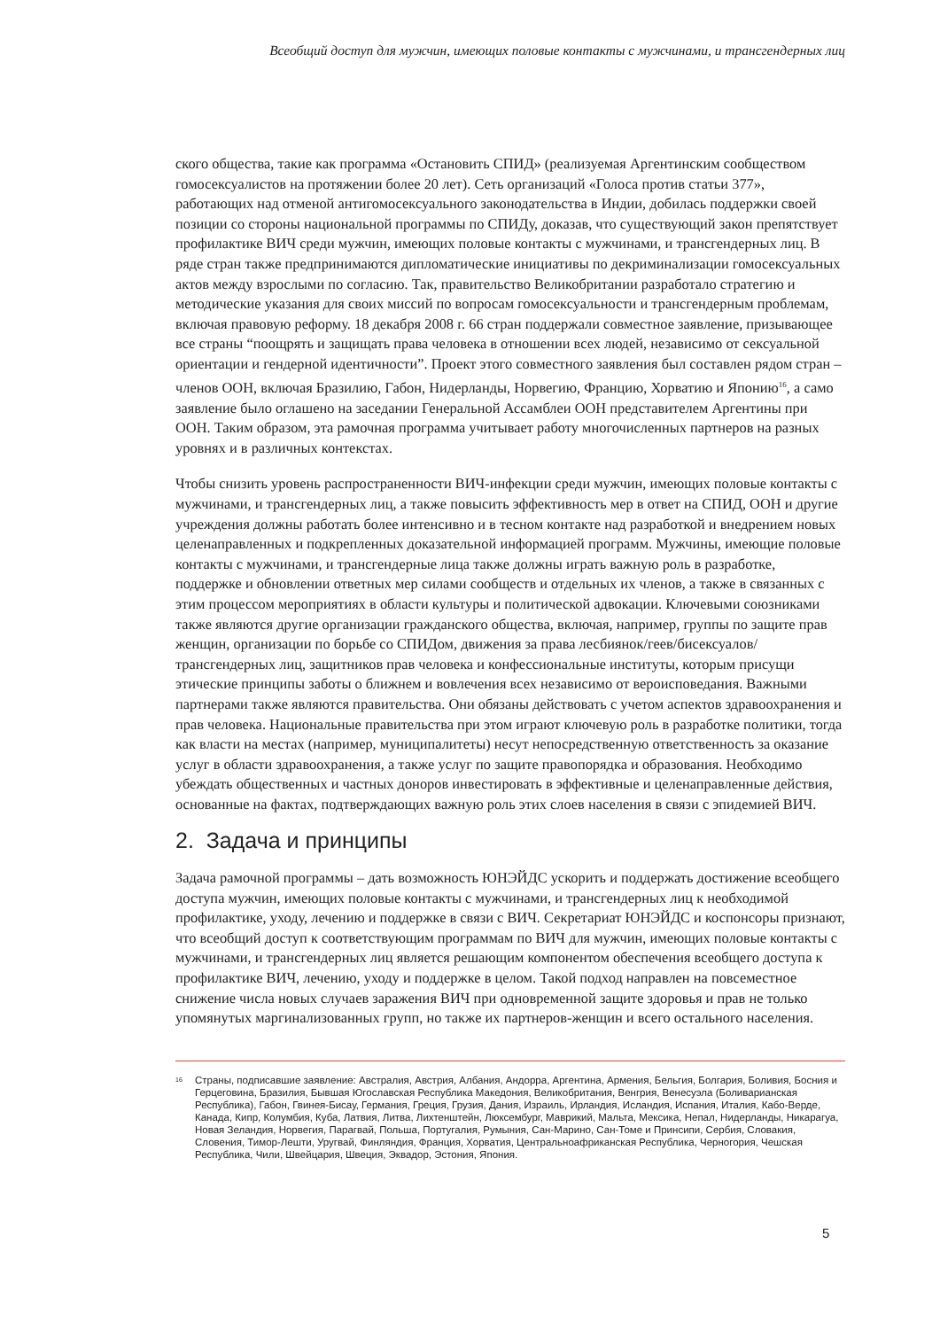Всеобщий доступ для мужчин, имеющих половые контакты с мужчинами, и трансгендерных лиц
ского общества, такие как программа «Остановить СПИД» (реализуемая Аргентинским сообществом гомосексуалистов на протяжении более 20 лет). Сеть организаций «Голоса против статьи 377», работающих над отменой антигомосексуального законодательства в Индии, добилась поддержки своей позиции со стороны национальной программы по СПИДу, доказав, что существующий закон препятствует профилактике ВИЧ среди мужчин, имеющих половые контакты с мужчинами, и трансгендерных лиц. В ряде стран также предпринимаются дипломатические инициативы по декриминализации гомосексуальных актов между взрослыми по согласию. Так, правительство Великобритании разработало стратегию и методические указания для своих миссий по вопросам гомосексуальности и трансгендерным проблемам, включая правовую реформу. 18 декабря 2008 г. 66 стран поддержали совместное заявление, призывающее все страны “поощрять и защищать права человека в отношении всех людей, независимо от сексуальной ориентации и гендерной идентичности”. Проект этого совместного заявления был составлен рядом стран – членов ООН, включая Бразилию, Габон, Нидерланды, Норвегию, Францию, Хорватию и Японию<sup>16</sup>, а само заявление было оглашено на заседании Генеральной Ассамблеи ООН представителем Аргентины при ООН. Таким образом, эта рамочная программа учитывает работу многочисленных партнеров на разных уровнях и в различных контекстах.
Чтобы снизить уровень распространенности ВИЧ-инфекции среди мужчин, имеющих половые контакты с мужчинами, и трансгендерных лиц, а также повысить эффективность мер в ответ на СПИД, ООН и другие учреждения должны работать более интенсивно и в тесном контакте над разработкой и внедрением новых целенаправленных и подкрепленных доказательной информацией программ. Мужчины, имеющие половые контакты с мужчинами, и трансгендерные лица также должны играть важную роль в разработке, поддержке и обновлении ответных мер силами сообществ и отдельных их членов, а также в связанных с этим процессом мероприятиях в области культуры и политической адвокации. Ключевыми союзниками также являются другие организации гражданского общества, включая, например, группы по защите прав женщин, организации по борьбе со СПИДом, движения за права лесбиянок/геев/бисексуалов/трансгендерных лиц, защитников прав человека и конфессиональные институты, которым присущи этические принципы заботы о ближнем и вовлечения всех независимо от вероисповедания. Важными партнерами также являются правительства. Они обязаны действовать с учетом аспектов здравоохранения и прав человека. Национальные правительства при этом играют ключевую роль в разработке политики, тогда как власти на местах (например, муниципалитеты) несут непосредственную ответственность за оказание услуг в области здравоохранения, а также услуг по защите правопорядка и образования. Необходимо убеждать общественных и частных доноров инвестировать в эффективные и целенаправленные действия, основанные на фактах, подтверждающих важную роль этих слоев населения в связи с эпидемией ВИЧ.
2. Задача и принципы
Задача рамочной программы – дать возможность ЮНЭЙДС ускорить и поддержать достижение всеобщего доступа мужчин, имеющих половые контакты с мужчинами, и трансгендерных лиц к необходимой профилактике, уходу, лечению и поддержке в связи с ВИЧ. Секретариат ЮНЭЙДС и коспонсоры признают, что всеобщий доступ к соответствующим программам по ВИЧ для мужчин, имеющих половые контакты с мужчинами, и трансгендерных лиц является решающим компонентом обеспечения всеобщего доступа к профилактике ВИЧ, лечению, уходу и поддержке в целом. Такой подход направлен на повсеместное снижение числа новых случаев заражения ВИЧ при одновременной защите здоровья и прав не только упомянутых маргинализованных групп, но также их партнеров-женщин и всего остального населения.
<sup>16</sup>
Страны, подписавшие заявление: Австралия, Австрия, Албания, Андорра, Аргентина, Армения, Бельгия, Болгария, Боливия, Босния и Герцеговина, Бразилия, Бывшая Югославская Республика Македония, Великобритания, Венгрия, Венесуэла (Боливарианская Республика), Габон, Гвинея-Бисау, Германия, Греция, Грузия, Дания, Израиль, Ирландия, Исландия, Испания, Италия, Кабо-Верде, Канада, Кипр, Колумбия, Куба, Латвия, Литва, Лихтенштейн, Люксембург, Маврикий, Мальта, Мексика, Непал, Нидерланды, Никарагуа, Новая Зеландия, Норвегия, Парагвай, Польша, Португалия, Румыния, Сан-Марино, Сан-Томе и Принсипи, Сербия, Словакия, Словения, Тимор-Лешти, Уругвай, Финляндия, Франция, Хорватия, Центральноафриканская Республика, Черногория, Чешская Республика, Чили, Швейцария, Швеция, Эквадор, Эстония, Япония.
5